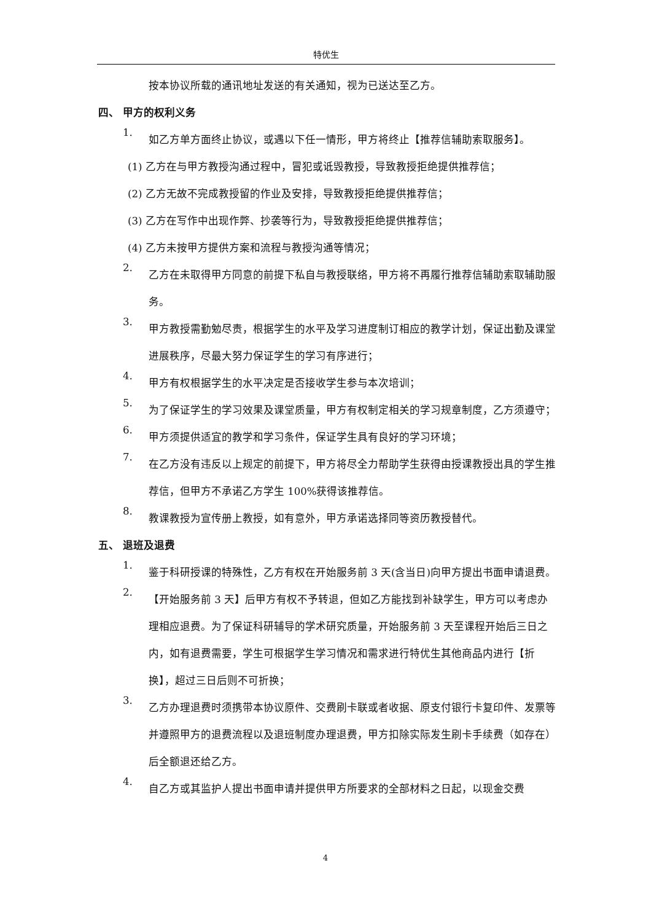特优生
按本协议所载的通讯地址发送的有关通知，视为已送达至乙方。
四、 甲方的权利义务
1. 如乙方单方面终止协议，或遇以下任一情形，甲方将终止【推荐信辅助索取服务】。
(1) 乙方在与甲方教授沟通过程中，冒犯或诋毁教授，导致教授拒绝提供推荐信；
(2) 乙方无故不完成教授留的作业及安排，导致教授拒绝提供推荐信；
(3) 乙方在写作中出现作弊、抄袭等行为，导致教授拒绝提供推荐信；
(4) 乙方未按甲方提供方案和流程与教授沟通等情况；
2. 乙方在未取得甲方同意的前提下私自与教授联络，甲方将不再履行推荐信辅助索取辅助服务。
3. 甲方教授需勤勉尽责，根据学生的水平及学习进度制订相应的教学计划，保证出勤及课堂进展秩序，尽最大努力保证学生的学习有序进行；
4. 甲方有权根据学生的水平决定是否接收学生参与本次培训；
5. 为了保证学生的学习效果及课堂质量，甲方有权制定相关的学习规章制度，乙方须遵守；
6. 甲方须提供适宜的教学和学习条件，保证学生具有良好的学习环境；
7. 在乙方没有违反以上规定的前提下，甲方将尽全力帮助学生获得由授课教授出具的学生推荐信，但甲方不承诺乙方学生 100%获得该推荐信。
8. 教课教授为宣传册上教授，如有意外，甲方承诺选择同等资历教授替代。
五、 退班及退费
1. 鉴于科研授课的特殊性，乙方有权在开始服务前 3 天(含当日)向甲方提出书面申请退费。
2. 【开始服务前 3 天】后甲方有权不予转退，但如乙方能找到补缺学生，甲方可以考虑办理相应退费。为了保证科研辅导的学术研究质量，开始服务前 3 天至课程开始后三日之内，如有退费需要，学生可根据学生学习情况和需求进行特优生其他商品内进行【折换】，超过三日后则不可折换；
3. 乙方办理退费时须携带本协议原件、交费刷卡联或者收据、原支付银行卡复印件、发票等并遵照甲方的退费流程以及退班制度办理退费，甲方扣除实际发生刷卡手续费（如存在）后全额退还给乙方。
4. 自乙方或其监护人提出书面申请并提供甲方所要求的全部材料之日起，以现金交费
4